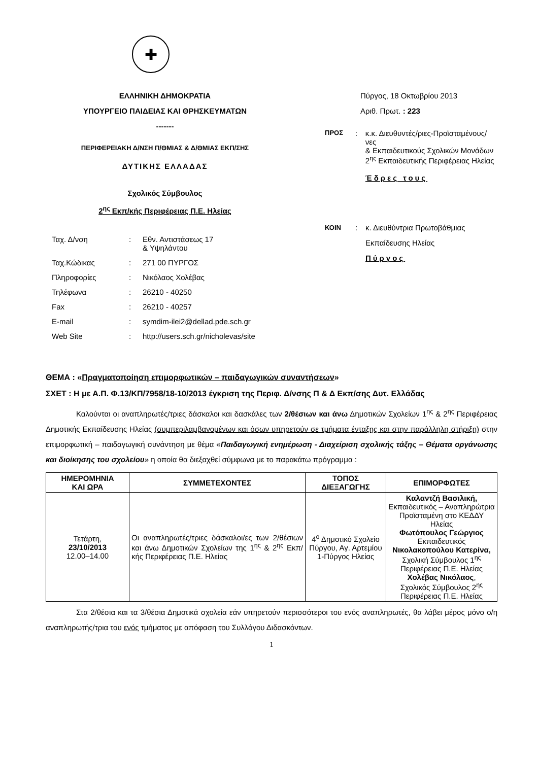✚
ΕΛΛΗΝΙΚΗ ΔΗΜΟΚΡΑΤΙΑ
ΥΠΟΥΡΓΕΙΟ ΠΑΙΔΕΙΑΣ ΚΑΙ ΘΡΗΣΚΕΥΜΑΤΩΝ
-------
ΠΕΡΙΦΕΡΕΙΑΚΗ Δ/ΝΣΗ Π/ΘΜΙΑΣ & Δ/ΘΜΙΑΣ ΕΚΠ/ΣΗΣ
ΔΥΤΙΚΗΣ ΕΛΛΑΔΑΣ
Σχολικός Σύμβουλος
2<sup>ης</sup> Εκπ/κής Περιφέρειας Π.Ε. Ηλείας
| Ταχ. Δ/νση | : | Εθν. Αντιστάσεως 17 & Υψηλάντου |
| Ταχ.Κώδικας | : | 271 00 ΠΥΡΓΟΣ |
| Πληροφορίες | : | Νικόλαος Χολέβας |
| Τηλέφωνα | : | 26210 - 40250 |
| Fax | : | 26210 - 40257 |
| E-mail | : | symdim-ilei2@dellad.pde.sch.gr |
| Web Site | : | http://users.sch.gr/nicholevas/site |
Πύργος, 18 Οκτωβρίου 2013
Αριθ. Πρωτ. : 223
ΠΡΟΣ
: κ.κ. Διευθυντές/ριες-Προϊσταμένους/νες
& Εκπαιδευτικούς Σχολικών Μονάδων
2<sup>ης</sup> Εκπαιδευτικής Περιφέρειας Ηλείας
Έδρες τους
ΚΟΙΝ
: κ. Διευθύντρια Πρωτοβάθμιας
Εκπαίδευσης Ηλείας
Πύργος
ΘΕΜΑ : «Πραγματοποίηση επιμορφωτικών – παιδαγωγικών συναντήσεων»
ΣΧΕΤ : Η με Α.Π. Φ.13/ΚΠ/7958/18-10/2013 έγκριση της Περιφ. Δ/νσης Π & Δ Εκπ/σης Δυτ. Ελλάδας
Καλούνται οι αναπληρωτές/τριες δάσκαλοι και δασκάλες των 2/θέσιων και άνω Δημοτικών Σχολείων 1<sup>ης</sup> & 2<sup>ης</sup> Περιφέρειας Δημοτικής Εκπαίδευσης Ηλείας (συμπεριλαμβανομένων και όσων υπηρετούν σε τμήματα ένταξης και στην παράλληλη στήριξη) στην επιμορφωτική – παιδαγωγική συνάντηση με θέμα «Παιδαγωγική ενημέρωση - Διαχείριση σχολικής τάξης – Θέματα οργάνωσης και διοίκησης του σχολείου» η οποία θα διεξαχθεί σύμφωνα με το παρακάτω πρόγραμμα :
| ΗΜΕΡΟΜΗΝΙΑ ΚΑΙ ΩΡΑ | ΣΥΜΜΕΤΕΧΟΝΤΕΣ | ΤΟΠΟΣ ΔΙΕΞΑΓΩΓΗΣ | ΕΠΙΜΟΡΦΩΤΕΣ |
| --- | --- | --- | --- |
| Τετάρτη, 23/10/2013 12.00–14.00 | Οι αναπληρωτές/τριες δάσκαλοι/ες των 2/θέσιων και άνω Δημοτικών Σχολείων της 1<sup>ης</sup> & 2<sup>ης</sup> Εκπ/κής Περιφέρειας Π.Ε. Ηλείας | 4<sup>ο</sup> Δημοτικό Σχολείο Πύργου, Αγ. Αρτεμίου 1-Πύργος Ηλείας | Καλαντζή Βασιλική, Εκπαιδευτικός – Αναπληρώτρια Προϊσταμένη στο ΚΕΔΔΥ Ηλείας Φωτόπουλος Γεώργιος Εκπαιδευτικός Νικολακοπούλου Κατερίνα, Σχολική Σύμβουλος 1<sup>ης</sup> Περιφέρειας Π.Ε. Ηλείας Χολέβας Νικόλαος , Σχολικός Σύμβουλος 2<sup>ης</sup> Περιφέρειας Π.Ε. Ηλείας |
Στα 2/θέσια και τα 3/θέσια Δημοτικά σχολεία εάν υπηρετούν περισσότεροι του ενός αναπληρωτές, θα λάβει μέρος μόνο ο/η αναπληρωτής/τρια του ενός τμήματος με απόφαση του Συλλόγου Διδασκόντων.
1